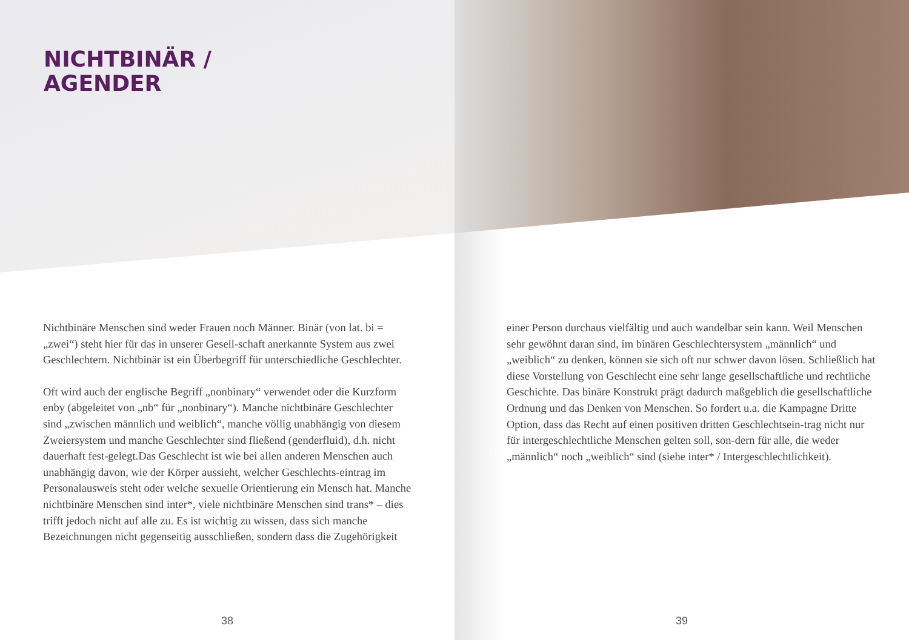NICHTBINÄR /
AGENDER
Nichtbinäre Menschen sind weder Frauen noch Männer. Binär (von lat. bi = „zwei“) steht hier für das in unserer Gesell-schaft anerkannte System aus zwei Geschlechtern. Nichtbinär ist ein Überbegriff für unterschiedliche Geschlechter.
Oft wird auch der englische Begriff „nonbinary“ verwendet oder die Kurzform enby (abgeleitet von „nb“ für „nonbinary“). Manche nichtbinäre Geschlechter sind „zwischen männlich und weiblich“, manche völlig unabhängig von diesem Zweiersystem und manche Geschlechter sind fließend (genderfluid), d.h. nicht dauerhaft fest-gelegt.Das Geschlecht ist wie bei allen anderen Menschen auch unabhängig davon, wie der Körper aussieht, welcher Geschlechts-eintrag im Personalausweis steht oder welche sexuelle Orientierung ein Mensch hat. Manche nichtbinäre Menschen sind inter*, viele nichtbinäre Menschen sind trans* – dies trifft jedoch nicht auf alle zu. Es ist wichtig zu wissen, dass sich manche Bezeichnungen nicht gegenseitig ausschließen, sondern dass die Zugehörigkeit
38
einer Person durchaus vielfältig und auch wandelbar sein kann. Weil Menschen sehr gewöhnt daran sind, im binären Geschlechtersystem „männlich“ und „weiblich“ zu denken, können sie sich oft nur schwer davon lösen. Schließlich hat diese Vorstellung von Geschlecht eine sehr lange gesellschaftliche und rechtliche Geschichte. Das binäre Konstrukt prägt dadurch maßgeblich die gesellschaftliche Ordnung und das Denken von Menschen. So fordert u.a. die Kampagne Dritte Option, dass das Recht auf einen positiven dritten Geschlechtsein-trag nicht nur für intergeschlechtliche Menschen gelten soll, son-dern für alle, die weder „männlich“ noch „weiblich“ sind (siehe inter* / Intergeschlechtlichkeit).
39